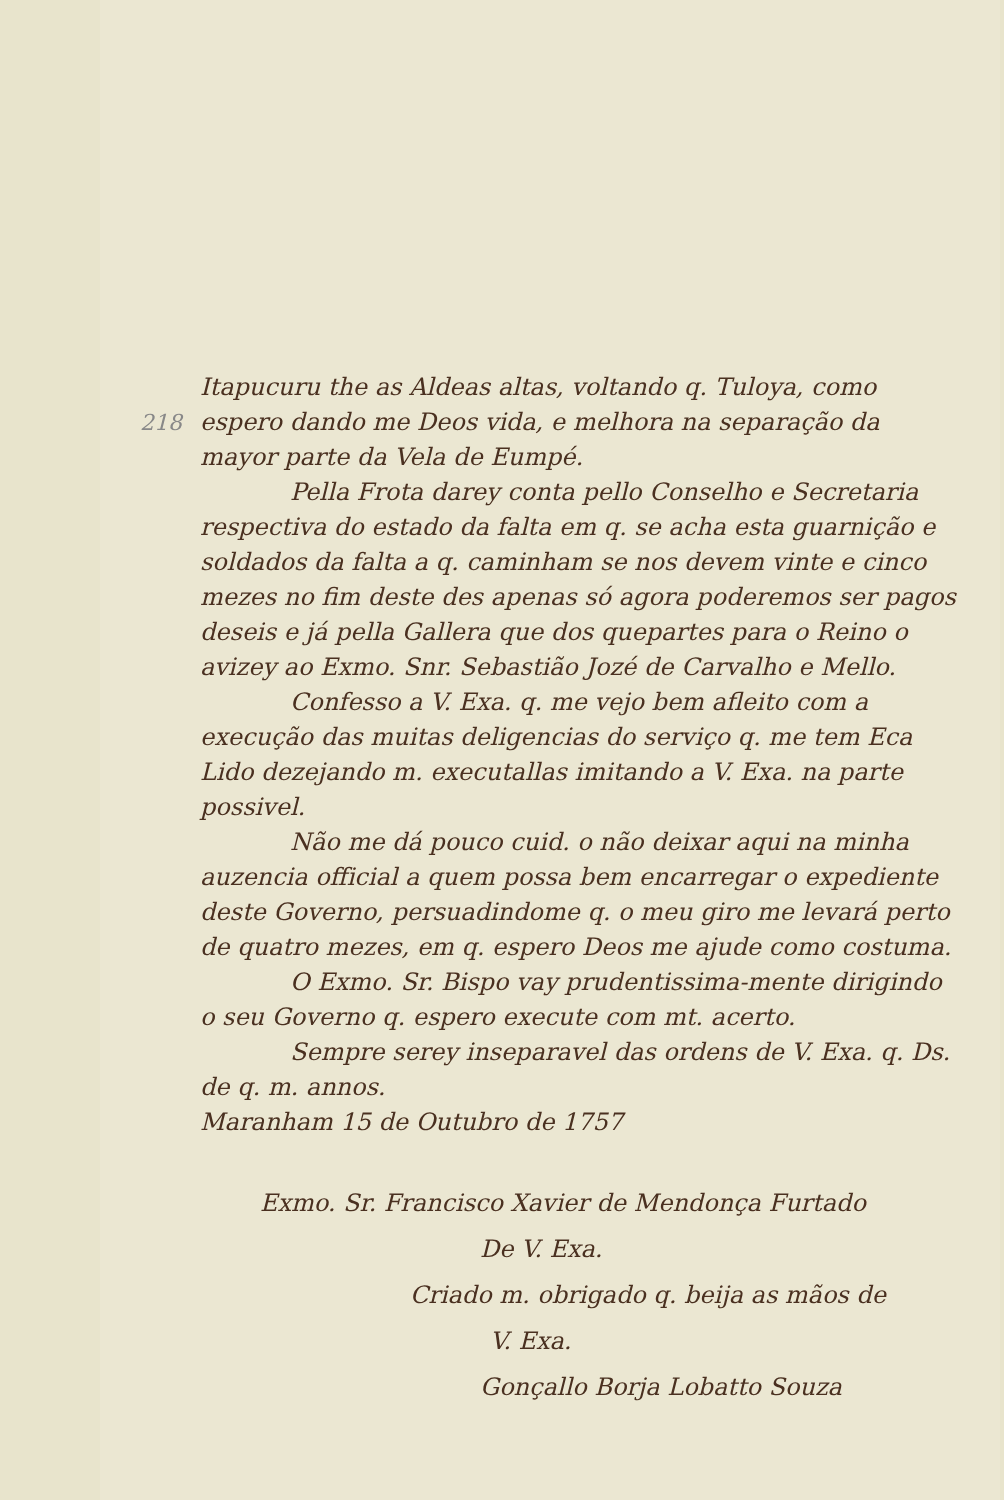218
Itapucuru the as Aldeas altas, voltando q. Tuloya, como espero dando me Deos vida, e melhora na separação da mayor parte da Vela de Eumpé.
Pella Frota darey conta pello Conselho e Secretaria respectiva do estado da falta em q. se acha esta guarnição e soldados da falta a q. caminham se nos devem vinte e cinco mezes no fim deste des apenas só agora poderemos ser pagos deseis e já pella Gallera que dos quepartes para o Reino o avizey ao Exmo. Snr. Sebastião Jozé de Carvalho e Mello.
Confesso a V. Exa. q. me vejo bem afleito com a execução das muitas deligencias do serviço q. me tem Eca Lido dezejando m. executallas imitando a V. Exa. na parte possivel.
Não me dá pouco cuid. o não deixar aqui na minha auzencia official a quem possa bem encarregar o expediente deste Governo, persuadindome q. o meu giro me levará perto de quatro mezes, em q. espero Deos me ajude como costuma.
O Exmo. Sr. Bispo vay prudentissima-mente dirigindo o seu Governo q. espero execute com mt. acerto.
Sempre serey inseparavel das ordens de V. Exa. q. Ds. de q. m. annos.
Maranham 15 de Outubro de 1757
Exmo. Sr. Francisco Xavier de Mendonça Furtado
De V. Exa.
Criado m. obrigado q. beija as mãos de
V. Exa.
Gonçallo Borja Lobatto Souza